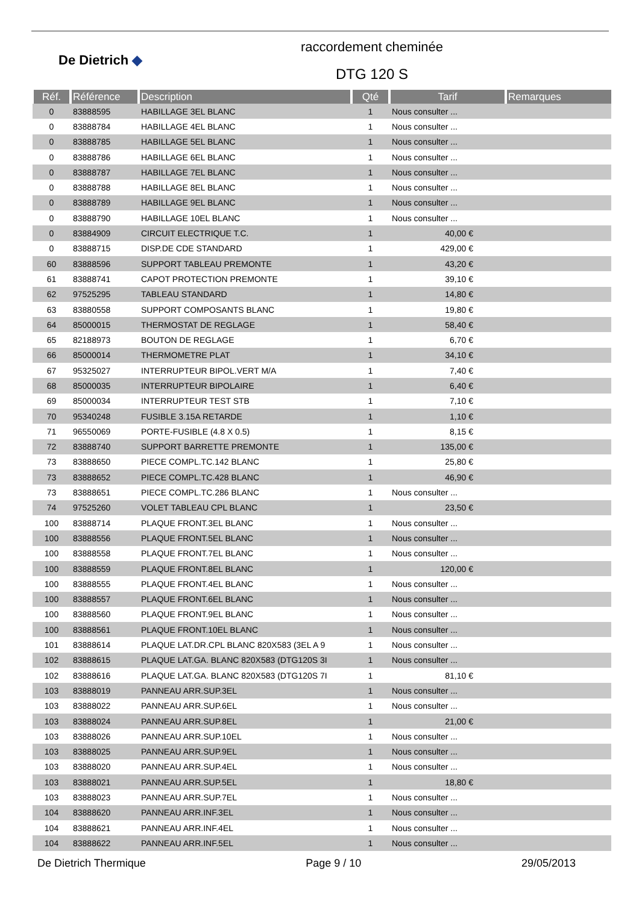De Dietrich ◆
raccordement cheminée
DTG 120 S
| Réf. | Référence | Description | Qté | Tarif | Remarques |
| --- | --- | --- | --- | --- | --- |
| 0 | 83888595 | HABILLAGE 3EL BLANC | 1 | Nous consulter ... | |
| 0 | 83888784 | HABILLAGE 4EL BLANC | 1 | Nous consulter ... | |
| 0 | 83888785 | HABILLAGE 5EL BLANC | 1 | Nous consulter ... | |
| 0 | 83888786 | HABILLAGE 6EL BLANC | 1 | Nous consulter ... | |
| 0 | 83888787 | HABILLAGE 7EL BLANC | 1 | Nous consulter ... | |
| 0 | 83888788 | HABILLAGE 8EL BLANC | 1 | Nous consulter ... | |
| 0 | 83888789 | HABILLAGE 9EL BLANC | 1 | Nous consulter ... | |
| 0 | 83888790 | HABILLAGE 10EL BLANC | 1 | Nous consulter ... | |
| 0 | 83884909 | CIRCUIT ELECTRIQUE T.C. | 1 | 40,00 € | |
| 0 | 83888715 | DISP.DE CDE STANDARD | 1 | 429,00 € | |
| 60 | 83888596 | SUPPORT TABLEAU PREMONTE | 1 | 43,20 € | |
| 61 | 83888741 | CAPOT PROTECTION PREMONTE | 1 | 39,10 € | |
| 62 | 97525295 | TABLEAU STANDARD | 1 | 14,80 € | |
| 63 | 83880558 | SUPPORT COMPOSANTS BLANC | 1 | 19,80 € | |
| 64 | 85000015 | THERMOSTAT DE REGLAGE | 1 | 58,40 € | |
| 65 | 82188973 | BOUTON DE REGLAGE | 1 | 6,70 € | |
| 66 | 85000014 | THERMOMETRE PLAT | 1 | 34,10 € | |
| 67 | 95325027 | INTERRUPTEUR BIPOL.VERT M/A | 1 | 7,40 € | |
| 68 | 85000035 | INTERRUPTEUR BIPOLAIRE | 1 | 6,40 € | |
| 69 | 85000034 | INTERRUPTEUR TEST STB | 1 | 7,10 € | |
| 70 | 95340248 | FUSIBLE 3.15A RETARDE | 1 | 1,10 € | |
| 71 | 96550069 | PORTE-FUSIBLE (4.8 X 0.5) | 1 | 8,15 € | |
| 72 | 83888740 | SUPPORT BARRETTE PREMONTE | 1 | 135,00 € | |
| 73 | 83888650 | PIECE COMPL.TC.142 BLANC | 1 | 25,80 € | |
| 73 | 83888652 | PIECE COMPL.TC.428 BLANC | 1 | 46,90 € | |
| 73 | 83888651 | PIECE COMPL.TC.286 BLANC | 1 | Nous consulter ... | |
| 74 | 97525260 | VOLET TABLEAU CPL BLANC | 1 | 23,50 € | |
| 100 | 83888714 | PLAQUE FRONT.3EL BLANC | 1 | Nous consulter ... | |
| 100 | 83888556 | PLAQUE FRONT.5EL BLANC | 1 | Nous consulter ... | |
| 100 | 83888558 | PLAQUE FRONT.7EL BLANC | 1 | Nous consulter ... | |
| 100 | 83888559 | PLAQUE FRONT.8EL BLANC | 1 | 120,00 € | |
| 100 | 83888555 | PLAQUE FRONT.4EL BLANC | 1 | Nous consulter ... | |
| 100 | 83888557 | PLAQUE FRONT.6EL BLANC | 1 | Nous consulter ... | |
| 100 | 83888560 | PLAQUE FRONT.9EL BLANC | 1 | Nous consulter ... | |
| 100 | 83888561 | PLAQUE FRONT.10EL BLANC | 1 | Nous consulter ... | |
| 101 | 83888614 | PLAQUE LAT.DR.CPL BLANC 820X583 (3EL A 9 | 1 | Nous consulter ... | |
| 102 | 83888615 | PLAQUE LAT.GA. BLANC 820X583 (DTG120S 3I | 1 | Nous consulter ... | |
| 102 | 83888616 | PLAQUE LAT.GA. BLANC 820X583 (DTG120S 7I | 1 | 81,10 € | |
| 103 | 83888019 | PANNEAU ARR.SUP.3EL | 1 | Nous consulter ... | |
| 103 | 83888022 | PANNEAU ARR.SUP.6EL | 1 | Nous consulter ... | |
| 103 | 83888024 | PANNEAU ARR.SUP.8EL | 1 | 21,00 € | |
| 103 | 83888026 | PANNEAU ARR.SUP.10EL | 1 | Nous consulter ... | |
| 103 | 83888025 | PANNEAU ARR.SUP.9EL | 1 | Nous consulter ... | |
| 103 | 83888020 | PANNEAU ARR.SUP.4EL | 1 | Nous consulter ... | |
| 103 | 83888021 | PANNEAU ARR.SUP.5EL | 1 | 18,80 € | |
| 103 | 83888023 | PANNEAU ARR.SUP.7EL | 1 | Nous consulter ... | |
| 104 | 83888620 | PANNEAU ARR.INF.3EL | 1 | Nous consulter ... | |
| 104 | 83888621 | PANNEAU ARR.INF.4EL | 1 | Nous consulter ... | |
| 104 | 83888622 | PANNEAU ARR.INF.5EL | 1 | Nous consulter ... | |
De Dietrich Thermique Page 9 / 10 29/05/2013